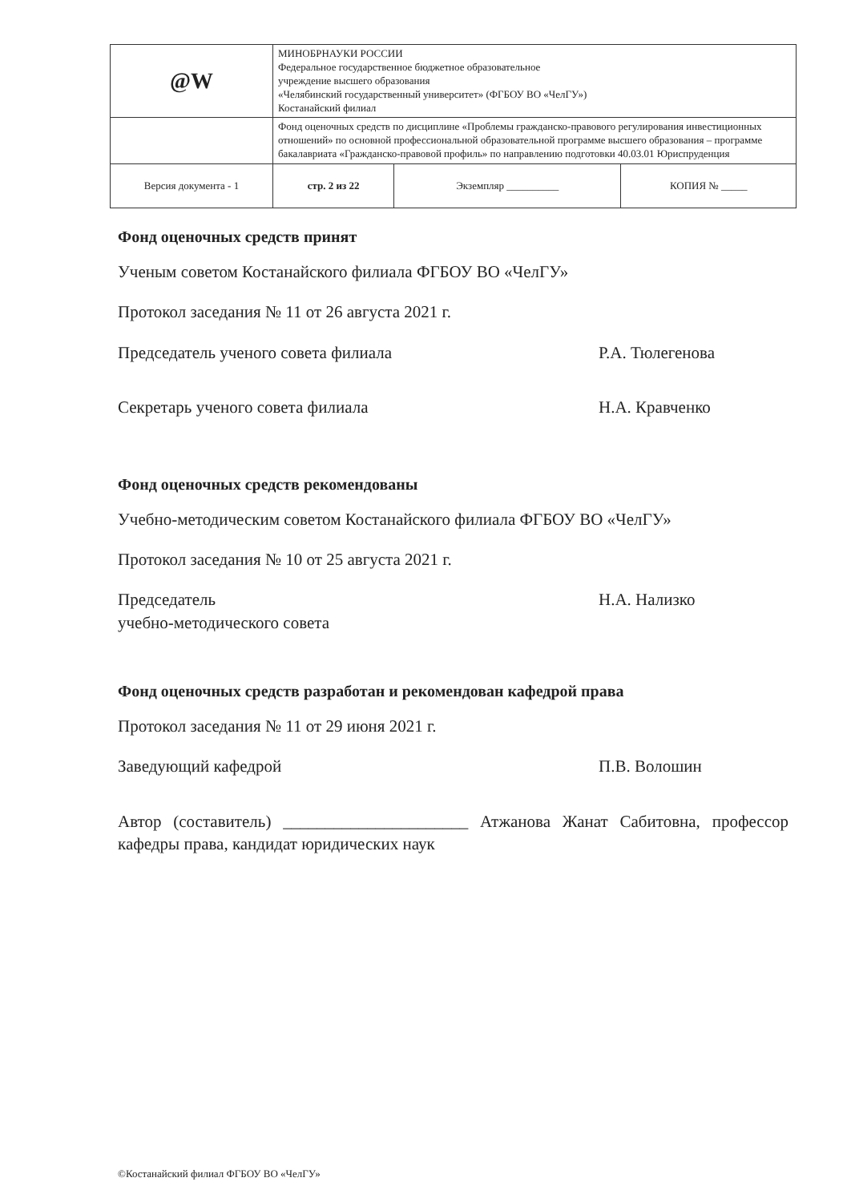| @W | МИНОБРНАУКИ РОССИИ Федеральное государственное бюджетное образовательное учреждение высшего образования «Челябинский государственный университет» (ФГБОУ ВО «ЧелГУ») Костанайский филиал | | |
| | Фонд оценочных средств по дисциплине «Проблемы гражданско-правового регулирования инвестиционных отношений» по основной профессиональной образовательной программе высшего образования – программе бакалавриата «Гражданско-правовой профиль» по направлению подготовки 40.03.01 Юриспруденция | | |
| Версия документа - 1 | стр. 2 из 22 | Экземпляр __________ | КОПИЯ № _____ |
Фонд оценочных средств принят
Ученым советом Костанайского филиала ФГБОУ ВО «ЧелГУ»
Протокол заседания № 11 от 26 августа 2021 г.
Председатель ученого совета филиала
Р.А. Тюлегенова
Секретарь ученого совета филиала
Н.А. Кравченко
Фонд оценочных средств рекомендованы
Учебно-методическим советом Костанайского филиала ФГБОУ ВО «ЧелГУ»
Протокол заседания № 10 от 25 августа 2021 г.
Председатель
учебно-методического совета
Н.А. Нализко
Фонд оценочных средств разработан и рекомендован кафедрой права
Протокол заседания № 11 от 29 июня 2021 г.
Заведующий кафедрой П.В. Волошин
Автор (составитель) ______________________ Атжанова Жанат Сабитовна, профессор кафедры права, кандидат юридических наук
©Костанайский филиал ФГБОУ ВО «ЧелГУ»